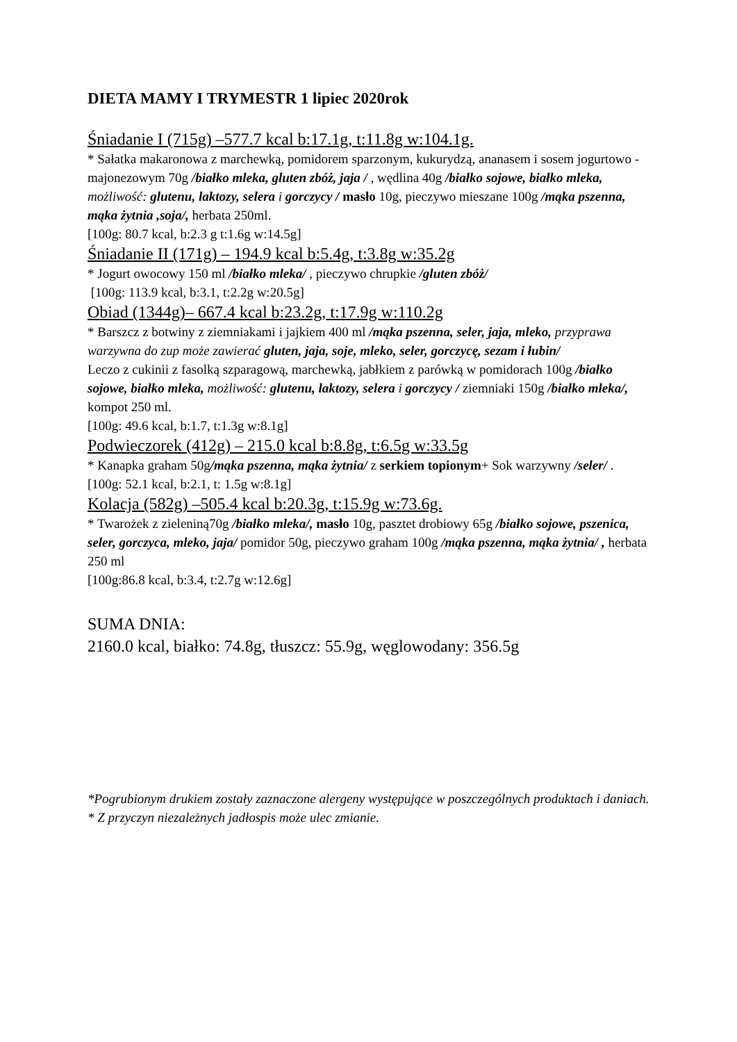DIETA MAMY I TRYMESTR 1 lipiec 2020rok
Śniadanie I (715g) –577.7 kcal b:17.1g, t:11.8g w:104.1g.
* Sałatka makaronowa z marchewką, pomidorem sparzonym, kukurydzą, ananasem i sosem jogurtowo - majonezowym 70g /białko mleka, gluten zbóż, jaja / , wędlina 40g /białko sojowe, białko mleka, możliwość: glutenu, laktozy, selera i gorczycy / masło 10g, pieczywo mieszane 100g /mąka pszenna, mąka żytnia ,soja/, herbata 250ml.
[100g: 80.7 kcal, b:2.3 g t:1.6g w:14.5g]
Śniadanie II (171g) – 194.9 kcal b:5.4g, t:3.8g w:35.2g
* Jogurt owocowy 150 ml /białko mleka/ , pieczywo chrupkie /gluten zbóż/
[100g: 113.9 kcal, b:3.1, t:2.2g w:20.5g]
Obiad (1344g)– 667.4 kcal b:23.2g, t:17.9g w:110.2g
* Barszcz z botwiny z ziemniakami i jajkiem 400 ml /mąka pszenna, seler, jaja, mleko, przyprawa warzywna do zup może zawierać gluten, jaja, soje, mleko, seler, gorczycę, sezam i łubin/
Leczo z cukinii z fasolką szparagową, marchewką, jabłkiem z parówką w pomidorach 100g /białko sojowe, białko mleka, możliwość: glutenu, laktozy, selera i gorczycy / ziemniaki 150g /białko mleka/, kompot 250 ml.
[100g: 49.6 kcal, b:1.7, t:1.3g w:8.1g]
Podwieczorek (412g) – 215.0 kcal b:8.8g, t:6.5g w:33.5g
* Kanapka graham 50g/mąka pszenna, mąka żytnia/ z serkiem topionym+ Sok warzywny /seler/ .
[100g: 52.1 kcal, b:2.1, t: 1.5g w:8.1g]
Kolacja (582g) –505.4 kcal b:20.3g, t:15.9g w:73.6g.
* Twarożek z zieleniną70g /białko mleka/, masło 10g, pasztet drobiowy 65g /białko sojowe, pszenica, seler, gorczyca, mleko, jaja/ pomidor 50g, pieczywo graham 100g /mąka pszenna, mąka żytnia/ , herbata 250 ml
[100g:86.8 kcal, b:3.4, t:2.7g w:12.6g]
SUMA DNIA:
2160.0 kcal, białko: 74.8g, tłuszcz: 55.9g, węglowodany: 356.5g
*Pogrubionym drukiem zostały zaznaczone alergeny występujące w poszczególnych produktach i daniach.
* Z przyczyn niezależnych jadłospis może ulec zmianie.